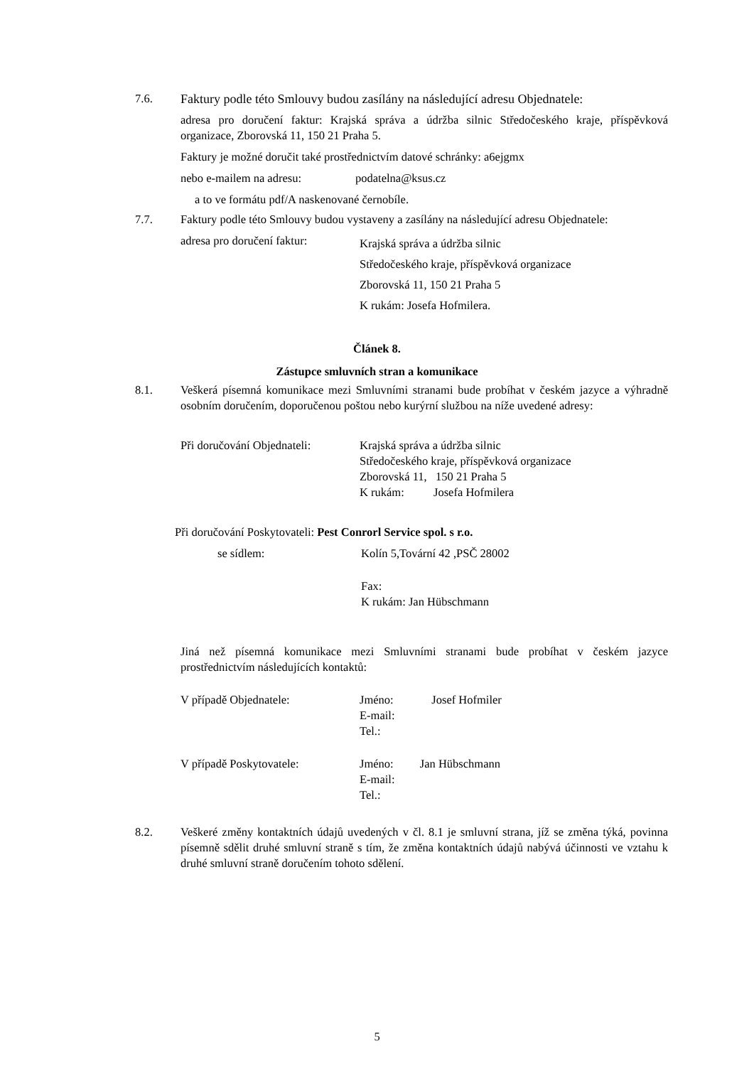7.6. Faktury podle této Smlouvy budou zasílány na následující adresu Objednatele:
adresa pro doručení faktur: Krajská správa a údržba silnic Středočeského kraje, příspěvková organizace, Zborovská 11, 150 21 Praha 5.
Faktury je možné doručit také prostřednictvím datové schránky: a6ejgmx
nebo e-mailem na adresu: podatelna@ksus.cz
a to ve formátu pdf/A naskenované černobíle.
7.7. Faktury podle této Smlouvy budou vystaveny a zasílány na následující adresu Objednatele:
adresa pro doručení faktur: Krajská správa a údržba silnic
Středočeského kraje, příspěvková organizace
Zborovská 11, 150 21 Praha 5
K rukám: Josefa Hofmilera.
Článek 8.
Zástupce smluvních stran a komunikace
8.1. Veškerá písemná komunikace mezi Smluvními stranami bude probíhat v českém jazyce a výhradně osobním doručením, doporučenou poštou nebo kurýrní službou na níže uvedené adresy:
Při doručování Objednateli: Krajská správa a údržba silnic
Středočeského kraje, příspěvková organizace
Zborovská 11, 150 21 Praha 5
K rukám: Josefa Hofmilera
Při doručování Poskytovateli: Pest Conrorl Service spol. s r.o.
se sídlem: Kolín 5,Tovární 42 ,PSČ 28002
Fax:
K rukám: Jan Hübschmann
Jiná než písemná komunikace mezi Smluvními stranami bude probíhat v českém jazyce prostřednictvím následujících kontaktů:
V případě Objednatele: Jméno: Josef Hofmiler
E-mail:
Tel.:
V případě Poskytovatele: Jméno: Jan Hübschmann
E-mail:
Tel.:
8.2. Veškeré změny kontaktních údajů uvedených v čl. 8.1 je smluvní strana, jíž se změna týká, povinna písemně sdělit druhé smluvní straně s tím, že změna kontaktních údajů nabývá účinnosti ve vztahu k druhé smluvní straně doručením tohoto sdělení.
5